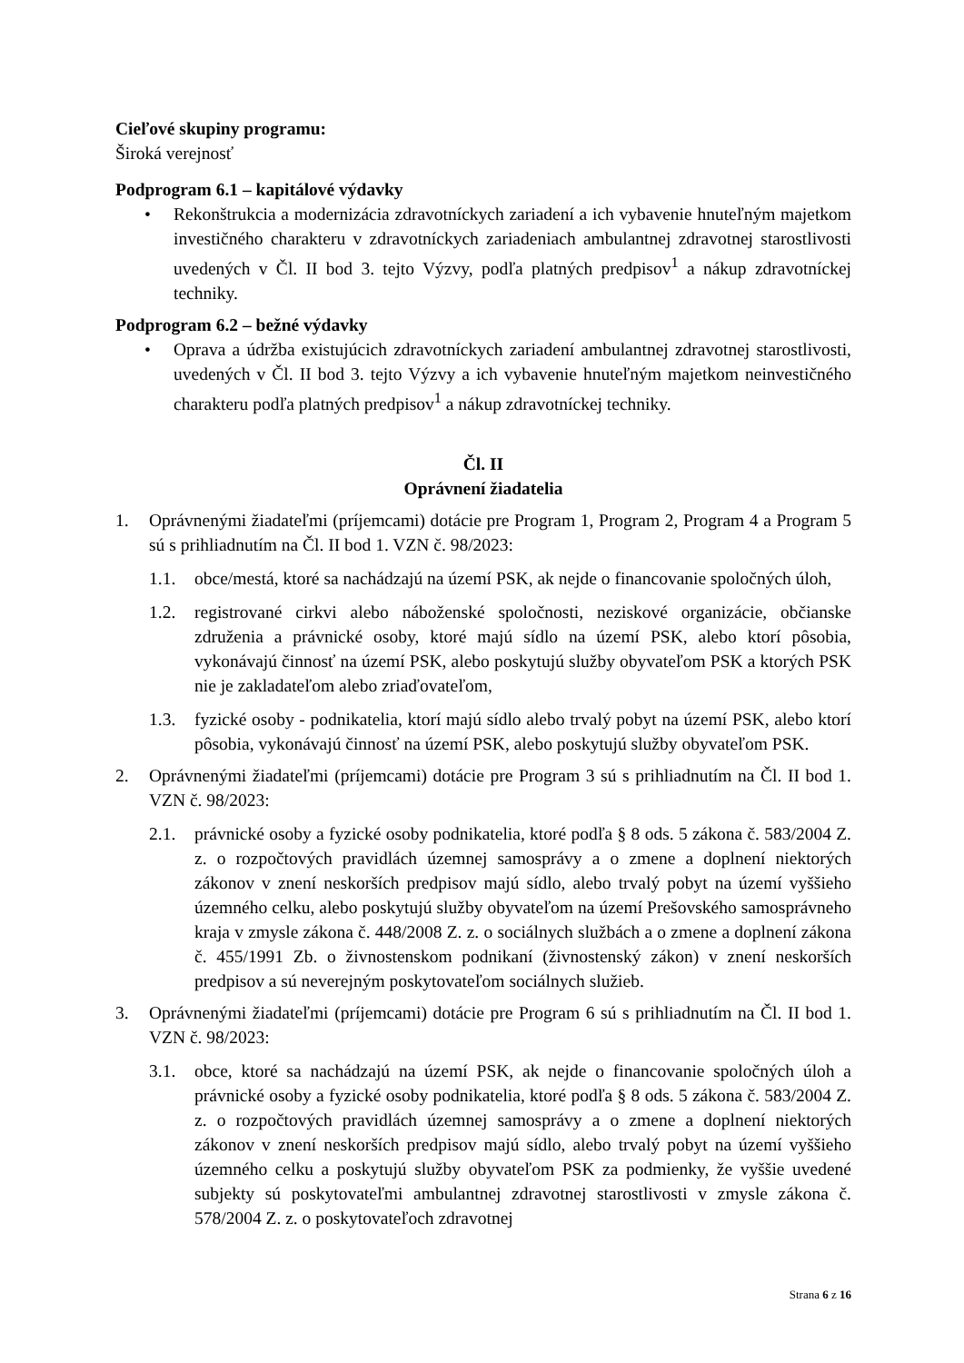Cieľové skupiny programu:
Široká verejnosť
Podprogram 6.1 – kapitálové výdavky
• Rekonštrukcia a modernizácia zdravotníckych zariadení a ich vybavenie hnuteľným majetkom investičného charakteru v zdravotníckych zariadeniach ambulantnej zdravotnej starostlivosti uvedených v Čl. II bod 3. tejto Výzvy, podľa platných predpisov<sup>1</sup> a nákup zdravotníckej techniky.
Podprogram 6.2 – bežné výdavky
• Oprava a údržba existujúcich zdravotníckych zariadení ambulantnej zdravotnej starostlivosti, uvedených v Čl. II bod 3. tejto Výzvy a ich vybavenie hnuteľným majetkom neinvestičného charakteru podľa platných predpisov<sup>1</sup> a nákup zdravotníckej techniky.
Čl. II
Oprávnení žiadatelia
1. Oprávnenými žiadateľmi (príjemcami) dotácie pre Program 1, Program 2, Program 4 a Program 5 sú s prihliadnutím na Čl. II bod 1. VZN č. 98/2023:
1.1. obce/mestá, ktoré sa nachádzajú na území PSK, ak nejde o financovanie spoločných úloh,
1.2. registrované cirkvi alebo náboženské spoločnosti, neziskové organizácie, občianske združenia a právnické osoby, ktoré majú sídlo na území PSK, alebo ktorí pôsobia, vykonávajú činnosť na území PSK, alebo poskytujú služby obyvateľom PSK a ktorých PSK nie je zakladateľom alebo zriaďovateľom,
1.3. fyzické osoby - podnikatelia, ktorí majú sídlo alebo trvalý pobyt na území PSK, alebo ktorí pôsobia, vykonávajú činnosť na území PSK, alebo poskytujú služby obyvateľom PSK.
2. Oprávnenými žiadateľmi (príjemcami) dotácie pre Program 3 sú s prihliadnutím na Čl. II bod 1. VZN č. 98/2023:
2.1. právnické osoby a fyzické osoby podnikatelia, ktoré podľa § 8 ods. 5 zákona č. 583/2004 Z. z. o rozpočtových pravidlách územnej samosprávy a o zmene a doplnení niektorých zákonov v znení neskorších predpisov majú sídlo, alebo trvalý pobyt na území vyššieho územného celku, alebo poskytujú služby obyvateľom na území Prešovského samosprávneho kraja v zmysle zákona č. 448/2008 Z. z. o sociálnych službách a o zmene a doplnení zákona č. 455/1991 Zb. o živnostenskom podnikaní (živnostenský zákon) v znení neskorších predpisov a sú neverejným poskytovateľom sociálnych služieb.
3. Oprávnenými žiadateľmi (príjemcami) dotácie pre Program 6 sú s prihliadnutím na Čl. II bod 1. VZN č. 98/2023:
3.1. obce, ktoré sa nachádzajú na území PSK, ak nejde o financovanie spoločných úloh a právnické osoby a fyzické osoby podnikatelia, ktoré podľa § 8 ods. 5 zákona č. 583/2004 Z. z. o rozpočtových pravidlách územnej samosprávy a o zmene a doplnení niektorých zákonov v znení neskorších predpisov majú sídlo, alebo trvalý pobyt na území vyššieho územného celku a poskytujú služby obyvateľom PSK za podmienky, že vyššie uvedené subjekty sú poskytovateľmi ambulantnej zdravotnej starostlivosti v zmysle zákona č. 578/2004 Z. z. o poskytovateľoch zdravotnej
Strana 6 z 16